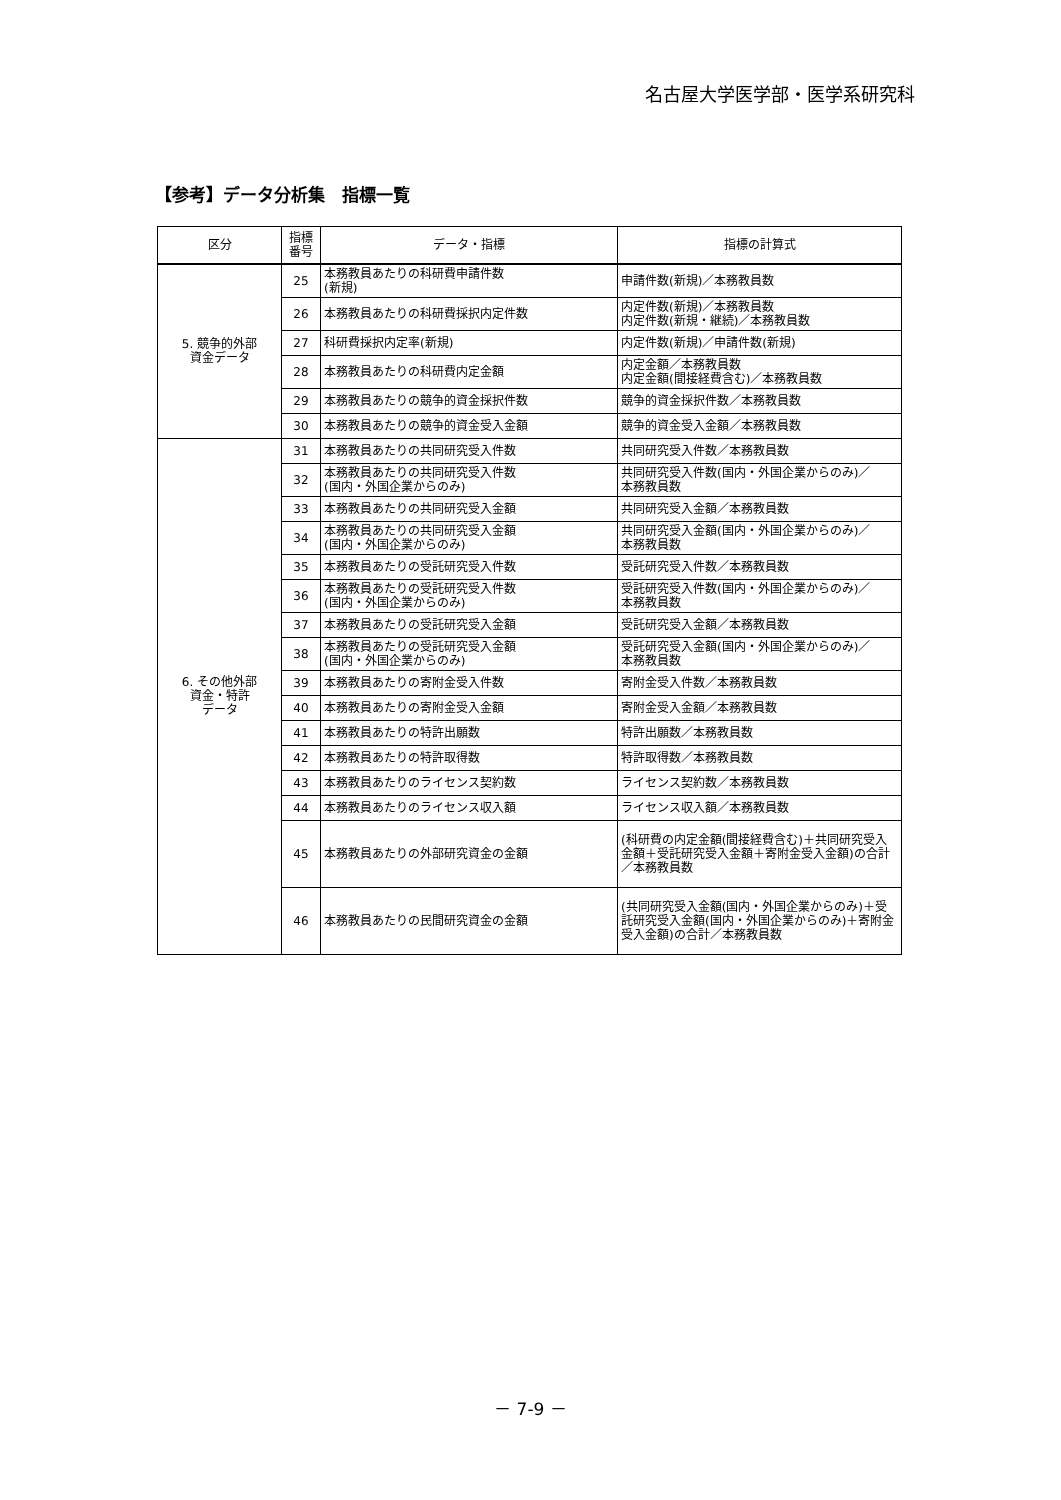名古屋大学医学部・医学系研究科
【参考】データ分析集　指標一覧
| 区分 | 指標 番号 | データ・指標 | 指標の計算式 |
| --- | --- | --- | --- |
| 5. 競争的外部 資金データ | 25 | 本務教員あたりの科研費申請件数 (新規) | 申請件数(新規)／本務教員数 |
| | 26 | 本務教員あたりの科研費採択内定件数 | 内定件数(新規)／本務教員数 内定件数(新規・継続)／本務教員数 |
| | 27 | 科研費採択内定率(新規) | 内定件数(新規)／申請件数(新規) |
| | 28 | 本務教員あたりの科研費内定金額 | 内定金額／本務教員数 内定金額(間接経費含む)／本務教員数 |
| | 29 | 本務教員あたりの競争的資金採択件数 | 競争的資金採択件数／本務教員数 |
| | 30 | 本務教員あたりの競争的資金受入金額 | 競争的資金受入金額／本務教員数 |
| 6. その他外部 資金・特許 データ | 31 | 本務教員あたりの共同研究受入件数 | 共同研究受入件数／本務教員数 |
| | 32 | 本務教員あたりの共同研究受入件数 (国内・外国企業からのみ) | 共同研究受入件数(国内・外国企業からのみ)／ 本務教員数 |
| | 33 | 本務教員あたりの共同研究受入金額 | 共同研究受入金額／本務教員数 |
| | 34 | 本務教員あたりの共同研究受入金額 (国内・外国企業からのみ) | 共同研究受入金額(国内・外国企業からのみ)／ 本務教員数 |
| | 35 | 本務教員あたりの受託研究受入件数 | 受託研究受入件数／本務教員数 |
| | 36 | 本務教員あたりの受託研究受入件数 (国内・外国企業からのみ) | 受託研究受入件数(国内・外国企業からのみ)／ 本務教員数 |
| | 37 | 本務教員あたりの受託研究受入金額 | 受託研究受入金額／本務教員数 |
| | 38 | 本務教員あたりの受託研究受入金額 (国内・外国企業からのみ) | 受託研究受入金額(国内・外国企業からのみ)／ 本務教員数 |
| | 39 | 本務教員あたりの寄附金受入件数 | 寄附金受入件数／本務教員数 |
| | 40 | 本務教員あたりの寄附金受入金額 | 寄附金受入金額／本務教員数 |
| | 41 | 本務教員あたりの特許出願数 | 特許出願数／本務教員数 |
| | 42 | 本務教員あたりの特許取得数 | 特許取得数／本務教員数 |
| | 43 | 本務教員あたりのライセンス契約数 | ライセンス契約数／本務教員数 |
| | 44 | 本務教員あたりのライセンス収入額 | ライセンス収入額／本務教員数 |
| | 45 | 本務教員あたりの外部研究資金の金額 | (科研費の内定金額(間接経費含む)＋共同研究受入金額＋受託研究受入金額＋寄附金受入金額)の合計／本務教員数 |
| | 46 | 本務教員あたりの民間研究資金の金額 | (共同研究受入金額(国内・外国企業からのみ)＋受託研究受入金額(国内・外国企業からのみ)＋寄附金受入金額)の合計／本務教員数 |
－ 7-9 －